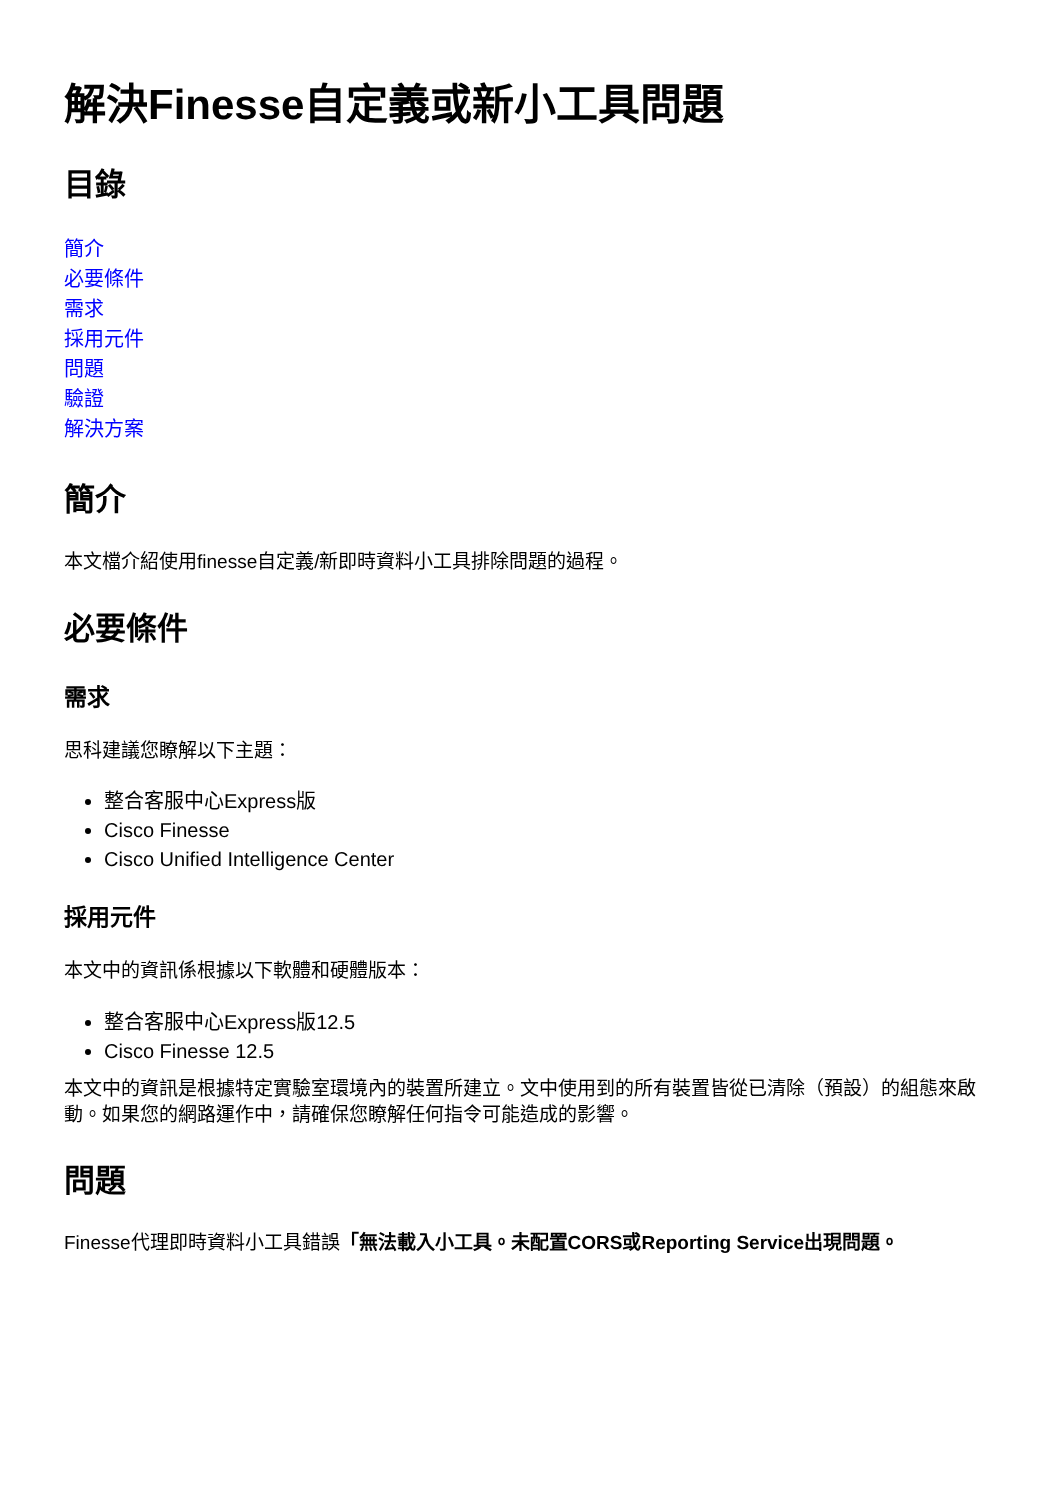解決Finesse自定義或新小工具問題
目錄
簡介
必要條件
需求
採用元件
問題
驗證
解決方案
簡介
本文檔介紹使用finesse自定義/新即時資料小工具排除問題的過程。
必要條件
需求
思科建議您瞭解以下主題：
整合客服中心Express版
Cisco Finesse
Cisco Unified Intelligence Center
採用元件
本文中的資訊係根據以下軟體和硬體版本：
整合客服中心Express版12.5
Cisco Finesse 12.5
本文中的資訊是根據特定實驗室環境內的裝置所建立。文中使用到的所有裝置皆從已清除（預設）的組態來啟動。如果您的網路運作中，請確保您瞭解任何指令可能造成的影響。
問題
Finesse代理即時資料小工具錯誤「無法載入小工具。未配置CORS或Reporting Service出現問題。